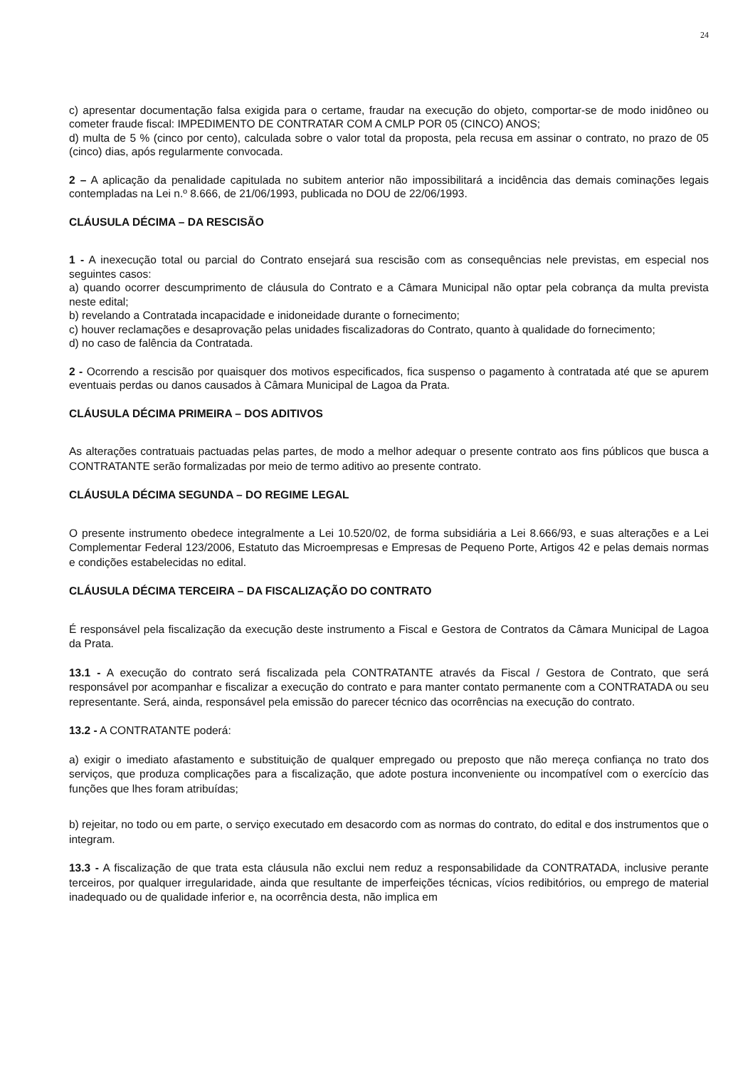24
c) apresentar documentação falsa exigida para o certame, fraudar na execução do objeto, comportar-se de modo inidôneo ou cometer fraude fiscal: IMPEDIMENTO DE CONTRATAR COM A CMLP POR 05 (CINCO) ANOS;
d) multa de 5 % (cinco por cento), calculada sobre o valor total da proposta, pela recusa em assinar o contrato, no prazo de 05 (cinco) dias, após regularmente convocada.
2 – A aplicação da penalidade capitulada no subitem anterior não impossibilitará a incidência das demais cominações legais contempladas na Lei n.º 8.666, de 21/06/1993, publicada no DOU de 22/06/1993.
CLÁUSULA DÉCIMA – DA RESCISÃO
1 - A inexecução total ou parcial do Contrato ensejará sua rescisão com as consequências nele previstas, em especial nos seguintes casos:
a) quando ocorrer descumprimento de cláusula do Contrato e a Câmara Municipal não optar pela cobrança da multa prevista neste edital;
b) revelando a Contratada incapacidade e inidoneidade durante o fornecimento;
c) houver reclamações e desaprovação pelas unidades fiscalizadoras do Contrato, quanto à qualidade do fornecimento;
d) no caso de falência da Contratada.
2 - Ocorrendo a rescisão por quaisquer dos motivos especificados, fica suspenso o pagamento à contratada até que se apurem eventuais perdas ou danos causados à Câmara Municipal de Lagoa da Prata.
CLÁUSULA DÉCIMA PRIMEIRA – DOS ADITIVOS
As alterações contratuais pactuadas pelas partes, de modo a melhor adequar o presente contrato aos fins públicos que busca a CONTRATANTE serão formalizadas por meio de termo aditivo ao presente contrato.
CLÁUSULA DÉCIMA SEGUNDA – DO REGIME LEGAL
O presente instrumento obedece integralmente a Lei 10.520/02, de forma subsidiária a Lei 8.666/93, e suas alterações e a Lei Complementar Federal 123/2006, Estatuto das Microempresas e Empresas de Pequeno Porte, Artigos 42 e pelas demais normas e condições estabelecidas no edital.
CLÁUSULA DÉCIMA TERCEIRA – DA FISCALIZAÇÃO DO CONTRATO
É responsável pela fiscalização da execução deste instrumento a Fiscal e Gestora de Contratos da Câmara Municipal de Lagoa da Prata.
13.1 - A execução do contrato será fiscalizada pela CONTRATANTE através da Fiscal / Gestora de Contrato, que será responsável por acompanhar e fiscalizar a execução do contrato e para manter contato permanente com a CONTRATADA ou seu representante. Será, ainda, responsável pela emissão do parecer técnico das ocorrências na execução do contrato.
13.2 - A CONTRATANTE poderá:
a) exigir o imediato afastamento e substituição de qualquer empregado ou preposto que não mereça confiança no trato dos serviços, que produza complicações para a fiscalização, que adote postura inconveniente ou incompatível com o exercício das funções que lhes foram atribuídas;
b) rejeitar, no todo ou em parte, o serviço executado em desacordo com as normas do contrato, do edital e dos instrumentos que o integram.
13.3 - A fiscalização de que trata esta cláusula não exclui nem reduz a responsabilidade da CONTRATADA, inclusive perante terceiros, por qualquer irregularidade, ainda que resultante de imperfeições técnicas, vícios redibitórios, ou emprego de material inadequado ou de qualidade inferior e, na ocorrência desta, não implica em